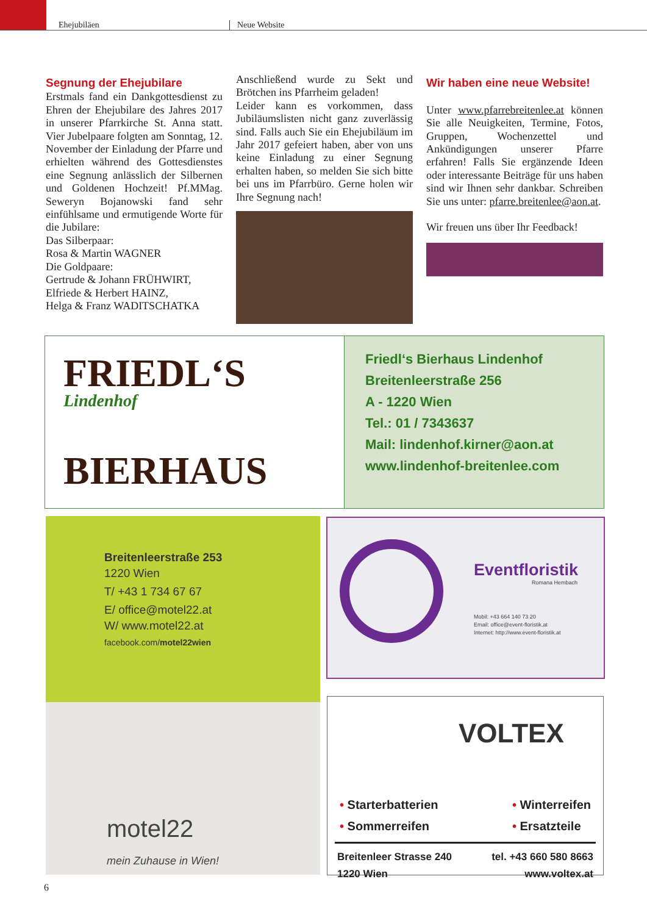Ehejubiläen Neue Website
Segnung der Ehejubilare
Erstmals fand ein Dankgottesdienst zu Ehren der Ehejubilare des Jahres 2017 in unserer Pfarrkirche St. Anna statt. Vier Jubelpaare folgten am Sonntag, 12. November der Einladung der Pfarre und erhielten während des Gottesdienstes eine Segnung anlässlich der Silbernen und Goldenen Hochzeit! Pf.MMag. Seweryn Bojanowski fand sehr einfühlsame und ermutigende Worte für die Jubilare:
Das Silberpaar:
Rosa & Martin WAGNER
Die Goldpaare:
Gertrude & Johann FRÜHWIRT,
Elfriede & Herbert HAINZ,
Helga & Franz WADITSCHATKA
Anschließend wurde zu Sekt und Brötchen ins Pfarrheim geladen!
Leider kann es vorkommen, dass Jubiläumslisten nicht ganz zuverlässig sind. Falls auch Sie ein Ehejubiläum im Jahr 2017 gefeiert haben, aber von uns keine Einladung zu einer Segnung erhalten haben, so melden Sie sich bitte bei uns im Pfarrbüro. Gerne holen wir Ihre Segnung nach!
Wir haben eine neue Website!
Unter www.pfarrebreitenlee.at können Sie alle Neuigkeiten, Termine, Fotos, Gruppen, Wochenzettel und Ankündigungen unserer Pfarre erfahren! Falls Sie ergänzende Ideen oder interessante Beiträge für uns haben sind wir Ihnen sehr dankbar. Schreiben Sie uns unter: pfarre.breitenlee@aon.at.
Wir freuen uns über Ihr Feedback!
FRIEDL‘S
Lindenhof
BIERHAUS
Friedl‘s Bierhaus Lindenhof
Breitenleerstraße 256
A - 1220 Wien
Tel.: 01 / 7343637
Mail: lindenhof.kirner@aon.at
www.lindenhof-breitenlee.com
Breitenleerstraße 253
1220 Wien
T/ +43 1 734 67 67
E/ office@motel22.at
W/ www.motel22.at
facebook.com/motel22wien
motel22
mein Zuhause in Wien!
Eventfloristik
Romana Hembach
Mobil: +43 664 140 73 20
Email: office@event-floristik.at
Internet: http://www.event-floristik.at
VOLTEX
• Starterbatterien
• Sommerreifen
• Winterreifen
• Ersatzteile
Breitenleer Strasse 240
1220 Wien
tel. +43 660 580 8663
www.voltex.at
6